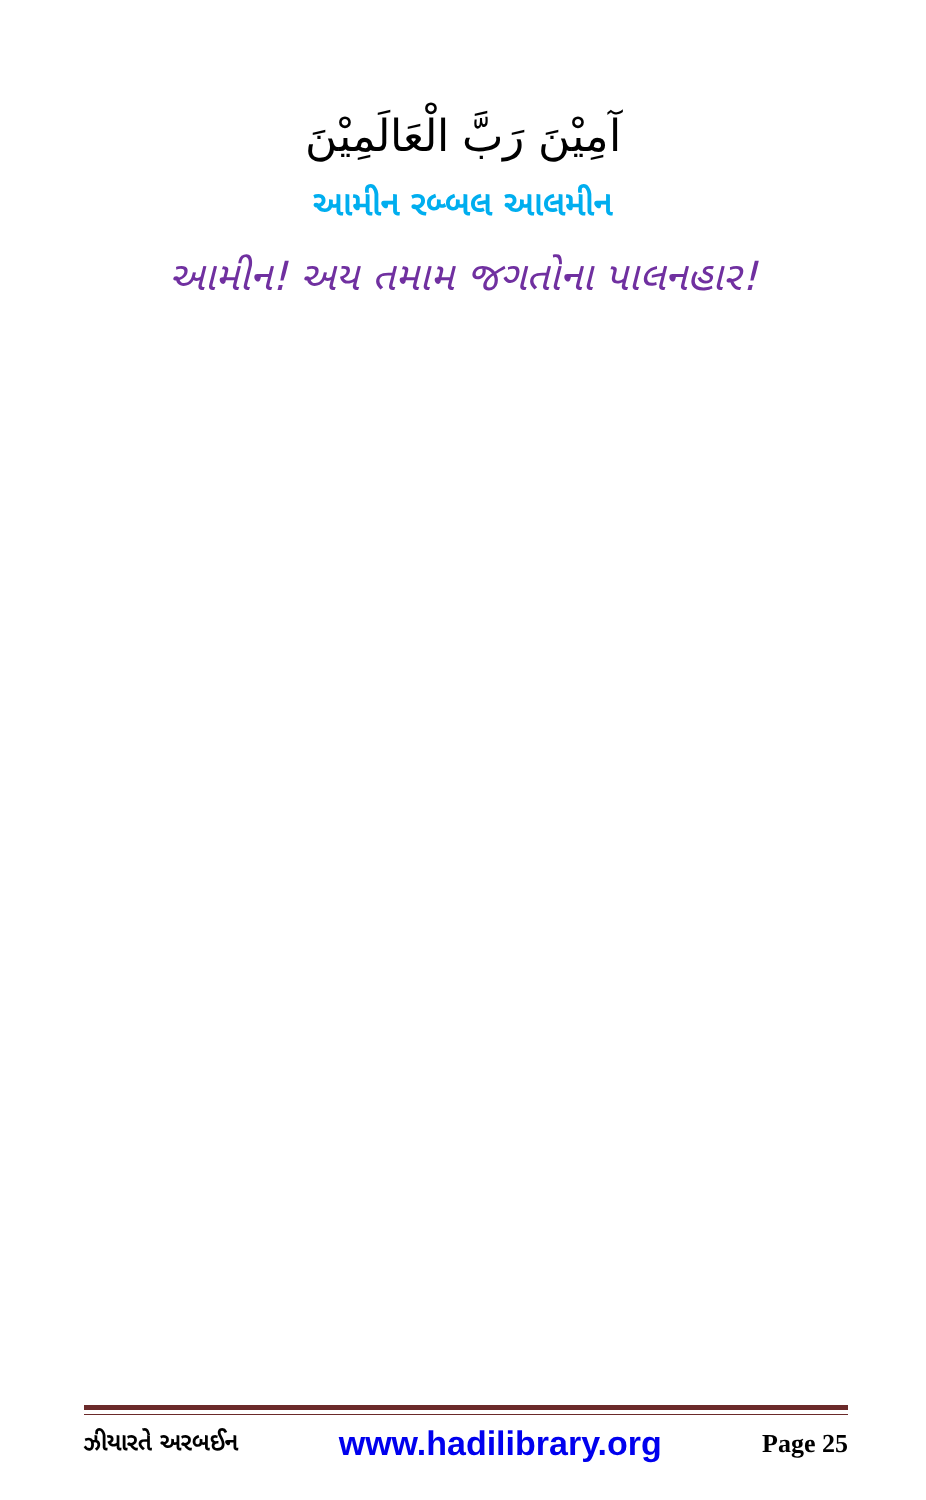آمِيْنَ رَبَّ الْعَالَمِيْنَ
આમીન રબ્બલ આલમીન
આમીન! અય તમામ જગતોના પાલનહાર!
ઝીયારતે અરબઈન www.hadilibrary.org Page 25